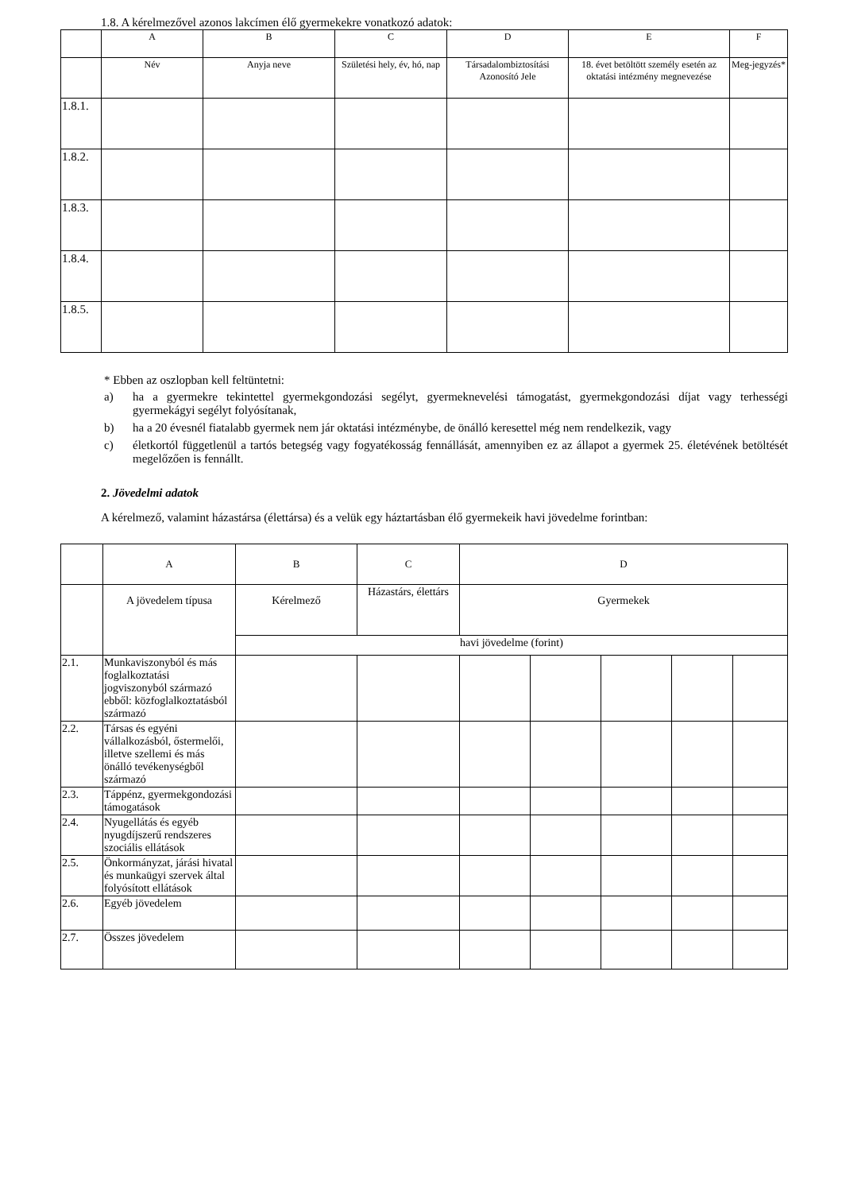1.8. A kérelmezővel azonos lakcímen élő gyermekekre vonatkozó adatok:
| | A | B | C | D | E | F |
| --- | --- | --- | --- | --- | --- | --- |
| | Név | Anyja neve | Születési hely, év, hó, nap | Társadalombiztosítási Azonosító Jele | 18. évet betöltött személy esetén az oktatási intézmény megnevezése | Meg-jegyzés* |
| 1.8.1. | | | | | | |
| 1.8.2. | | | | | | |
| 1.8.3. | | | | | | |
| 1.8.4. | | | | | | |
| 1.8.5. | | | | | | |
* Ebben az oszlopban kell feltüntetni:
a) ha a gyermekre tekintettel gyermekgondozási segélyt, gyermeknevelési támogatást, gyermekgondozási díjat vagy terhességi gyermekágyi segélyt folyósítanak,
b) ha a 20 évesnél fiatalabb gyermek nem jár oktatási intézménybe, de önálló keresettel még nem rendelkezik, vagy
c) életkortól függetlenül a tartós betegség vagy fogyatékosság fennállását, amennyiben ez az állapot a gyermek 25. életévének betöltését megelőzően is fennállt.
2. Jövedelmi adatok
A kérelmező, valamint házastársa (élettársa) és a velük egy háztartásban élő gyermekeik havi jövedelme forintban:
| | A | B | C | D | | | | |
| --- | --- | --- | --- | --- | --- | --- | --- | --- |
| | A jövedelem típusa | Kérelmező | Házastárs, élettárs | Gyermekek | | | | |
| | | havi jövedelme (forint) | | | | | | |
| 2.1. | Munkaviszonyból és más foglalkoztatási jogviszonyból származó ebből: közfoglalkoztatásból származó | | | | | | | |
| 2.2. | Társas és egyéni vállalkozásból, őstermelői, illetve szellemi és más önálló tevékenységből származó | | | | | | | |
| 2.3. | Táppénz, gyermekgondozási támogatások | | | | | | | |
| 2.4. | Nyugellátás és egyéb nyugdíjszerű rendszeres szociális ellátások | | | | | | | |
| 2.5. | Önkormányzat, járási hivatal és munkaügyi szervek által folyósított ellátások | | | | | | | |
| 2.6. | Egyéb jövedelem | | | | | | | |
| 2.7. | Összes jövedelem | | | | | | | |